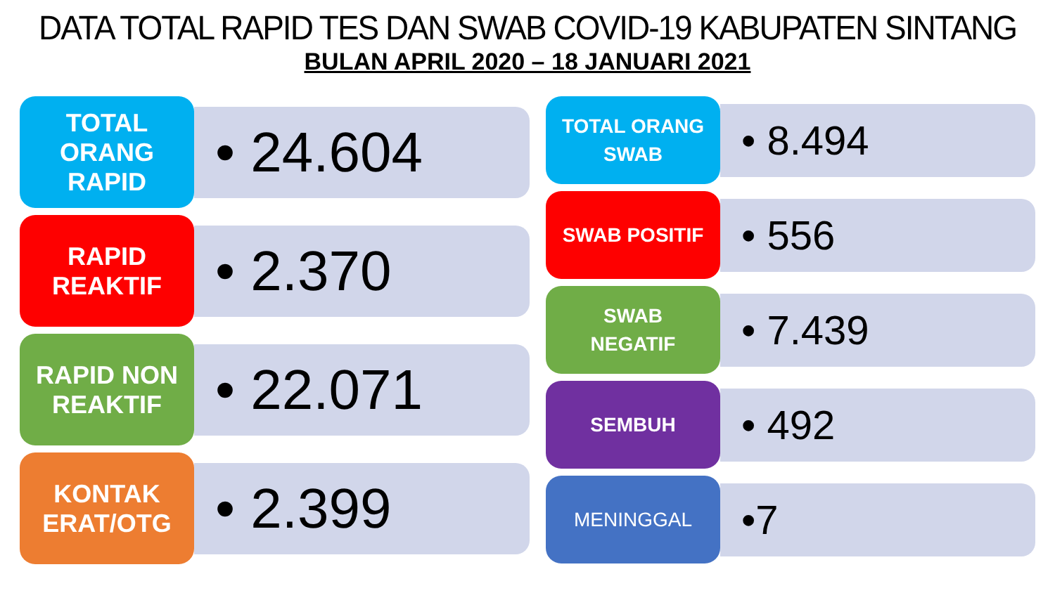DATA TOTAL RAPID TES DAN SWAB COVID-19 KABUPATEN SINTANG
BULAN APRIL 2020 – 18 JANUARI 2021
TOTAL
ORANG
RAPID
• 24.604
RAPID
REAKTIF
• 2.370
RAPID NON
REAKTIF
• 22.071
KONTAK
ERAT/OTG
• 2.399
TOTAL ORANG
SWAB
• 8.494
SWAB POSITIF
• 556
SWAB
NEGATIF
• 7.439
SEMBUH
• 492
MENINGGAL
•7